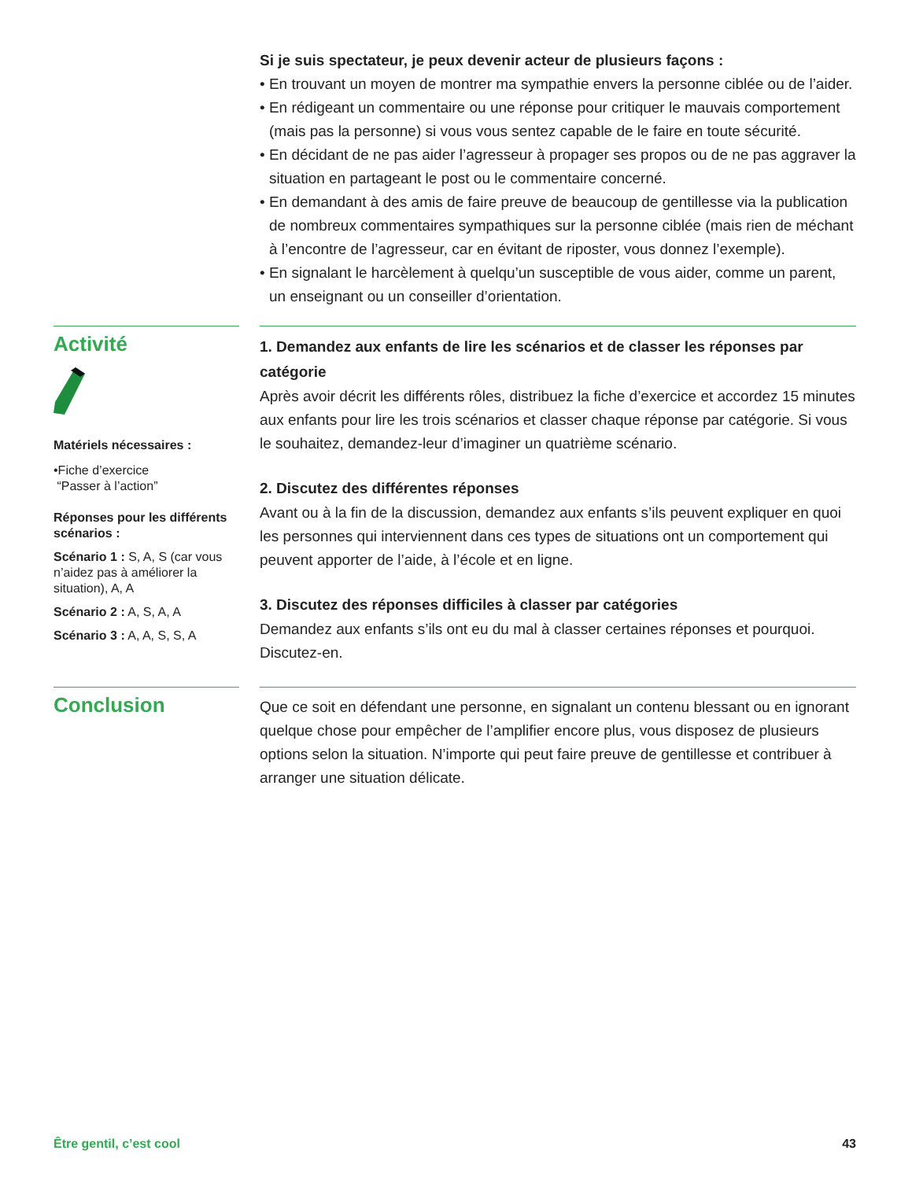Si je suis spectateur, je peux devenir acteur de plusieurs façons :
• En trouvant un moyen de montrer ma sympathie envers la personne ciblée ou de l’aider.
• En rédigeant un commentaire ou une réponse pour critiquer le mauvais comportement (mais pas la personne) si vous vous sentez capable de le faire en toute sécurité.
• En décidant de ne pas aider l’agresseur à propager ses propos ou de ne pas aggraver la situation en partageant le post ou le commentaire concerné.
• En demandant à des amis de faire preuve de beaucoup de gentillesse via la publication de nombreux commentaires sympathiques sur la personne ciblée (mais rien de méchant à l’encontre de l’agresseur, car en évitant de riposter, vous donnez l’exemple).
• En signalant le harcèlement à quelqu’un susceptible de vous aider, comme un parent, un enseignant ou un conseiller d’orientation.
Activité
Matériels nécessaires :
•Fiche d’exercice
“Passer à l’action”
Réponses pour les différents scénarios :
Scénario 1 : S, A, S (car vous n’aidez pas à améliorer la situation), A, A
Scénario 2 : A, S, A, A
Scénario 3 : A, A, S, S, A
1. Demandez aux enfants de lire les scénarios et de classer les réponses par catégorie
Après avoir décrit les différents rôles, distribuez la fiche d’exercice et accordez 15 minutes aux enfants pour lire les trois scénarios et classer chaque réponse par catégorie. Si vous le souhaitez, demandez-leur d’imaginer un quatrième scénario.
2. Discutez des différentes réponses
Avant ou à la fin de la discussion, demandez aux enfants s’ils peuvent expliquer en quoi les personnes qui interviennent dans ces types de situations ont un comportement qui peuvent apporter de l’aide, à l’école et en ligne.
3. Discutez des réponses difficiles à classer par catégories
Demandez aux enfants s’ils ont eu du mal à classer certaines réponses et pourquoi. Discutez-en.
Conclusion
Que ce soit en défendant une personne, en signalant un contenu blessant ou en ignorant quelque chose pour empêcher de l’amplifier encore plus, vous disposez de plusieurs options selon la situation. N’importe qui peut faire preuve de gentillesse et contribuer à arranger une situation délicate.
Être gentil, c’est cool 43